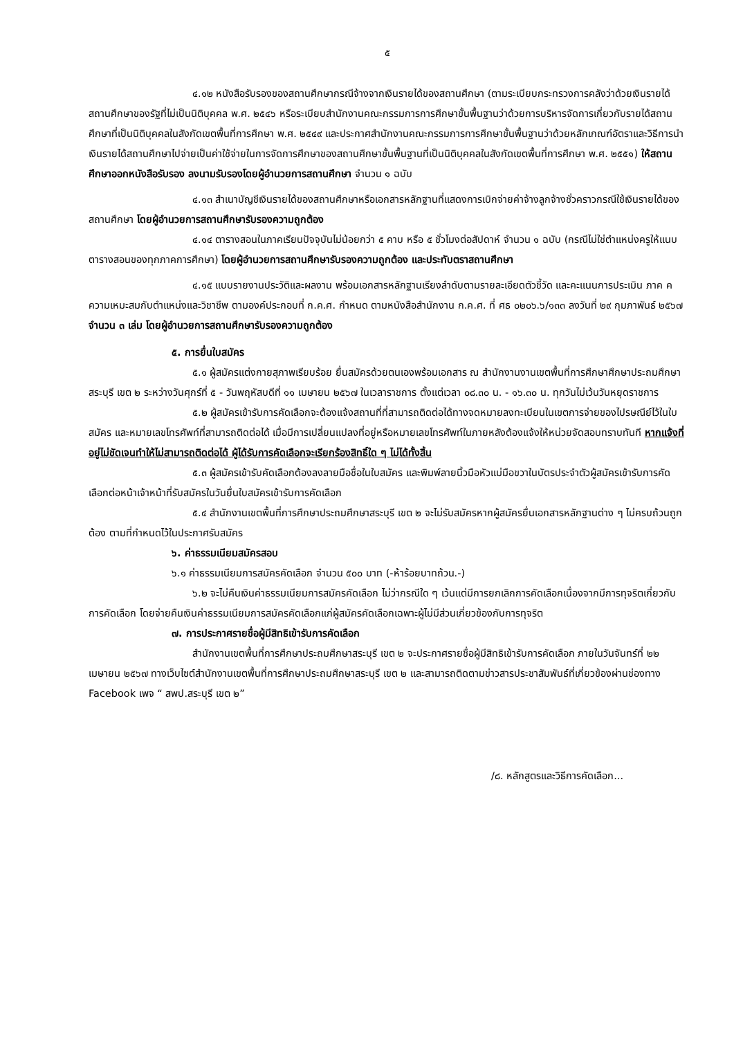๕
๔.๑๒ หนังสือรับรองของสถานศึกษากรณีจ้างจากเงินรายได้ของสถานศึกษา (ตามระเบียบกระทรวงการคลังว่าด้วยเงินรายได้สถานศึกษาของรัฐที่ไม่เป็นนิติบุคคล พ.ศ. ๒๕๔๖ หรือระเบียบสำนักงานคณะกรรมการการศึกษาขั้นพื้นฐานว่าด้วยการบริหารจัดการเกี่ยวกับรายได้สถานศึกษาที่เป็นนิติบุคคลในสังกัดเขตพื้นที่การศึกษา พ.ศ. ๒๕๔๙ และประกาศสำนักงานคณะกรรมการการศึกษาขั้นพื้นฐานว่าด้วยหลักเกณฑ์อัตราและวิธีการนำเงินรายได้สถานศึกษาไปจ่ายเป็นค่าใช้จ่ายในการจัดการศึกษาของสถานศึกษาขั้นพื้นฐานที่เป็นนิติบุคคลในสังกัดเขตพื้นที่การศึกษา พ.ศ. ๒๕๕๑) ให้สถานศึกษาออกหนังสือรับรอง ลงนามรับรองโดยผู้อำนวยการสถานศึกษา จำนวน ๑ ฉบับ
๔.๑๓ สำเนาบัญชีเงินรายได้ของสถานศึกษาหรือเอกสารหลักฐานที่แสดงการเบิกจ่ายค่าจ้างลูกจ้างชั่วคราวกรณีใช้เงินรายได้ของสถานศึกษา โดยผู้อำนวยการสถานศึกษารับรองความถูกต้อง
๔.๑๔ ตารางสอนในภาคเรียนปัจจุบันไม่น้อยกว่า ๕ คาบ หรือ ๕ ชั่วโมงต่อสัปดาห์ จำนวน ๑ ฉบับ (กรณีไม่ใช่ตำแหน่งครูให้แนบตารางสอนของทุกภาคการศึกษา) โดยผู้อำนวยการสถานศึกษารับรองความถูกต้อง และประทับตราสถานศึกษา
๔.๑๕ แบบรายงานประวัติและผลงาน พร้อมเอกสารหลักฐานเรียงลำดับตามรายละเอียดตัวชี้วัด และคะแนนการประเมิน ภาค ค ความเหมะสมกับตำแหน่งและวิชาชีพ ตามองค์ประกอบที่ ก.ค.ศ. กำหนด ตามหนังสือสำนักงาน ก.ค.ศ. ที่ ศธ ๐๒๐๖.๖/๑๓๓ ลงวันที่ ๒๙ กุมภาพันธ์ ๒๕๖๗ จำนวน ๓ เล่ม โดยผู้อำนวยการสถานศึกษารับรองความถูกต้อง
๕. การยื่นใบสมัคร
๕.๑ ผู้สมัครแต่งกายสุภาพเรียบร้อย ยื่นสมัครด้วยตนเองพร้อมเอกสาร ณ สำนักงานงานเขตพื้นที่การศึกษาศึกษาประถมศึกษาสระบุรี เขต ๒ ระหว่างวันศุกร์ที่ ๕ - วันพฤหัสบดีที่ ๑๑ เมษายน ๒๕๖๗ ในเวลาราชการ ตั้งแต่เวลา ๐๘.๓๐ น. - ๑๖.๓๐ น. ทุกวันไม่เว้นวันหยุดราชการ
๕.๒ ผู้สมัครเข้ารับการคัดเลือกจะต้องแจ้งสถานที่ที่สามารถติดต่อได้ทางจดหมายลงทะเบียนในเขตการจ่ายของไปรษณีย์ไว้ในใบสมัคร และหมายเลขโทรศัพท์ที่สามารถติดต่อได้ เมื่อมีการเปลี่ยนแปลงที่อยู่หรือหมายเลขโทรศัพท์ในภายหลังต้องแจ้งให้หน่วยจัดสอบทราบทันที หากแจ้งที่อยู่ไม่ชัดเจนทำให้ไม่สามารถติดต่อได้ ผู้ได้รับการคัดเลือกจะเรียกร้องสิทธิ์ใด ๆ ไม่ได้ทั้งสิ้น
๕.๓ ผู้สมัครเข้ารับคัดเลือกต้องลงลายมือชื่อในใบสมัคร และพิมพ์ลายนิ้วมือหัวแม่มือขวาในบัตรประจำตัวผู้สมัครเข้ารับการคัดเลือกต่อหน้าเจ้าหน้าที่รับสมัครในวันยื่นใบสมัครเข้ารับการคัดเลือก
๕.๔ สำนักงานเขตพื้นที่การศึกษาประถมศึกษาสระบุรี เขต ๒ จะไม่รับสมัครหากผู้สมัครยื่นเอกสารหลักฐานต่าง ๆ ไม่ครบถ้วนถูกต้อง ตามที่กำหนดไว้ในประกาศรับสมัคร
๖. ค่าธรรมเนียมสมัครสอบ
๖.๑ ค่าธรรมเนียมการสมัครคัดเลือก จำนวน ๕๐๐ บาท (-ห้าร้อยบาทถ้วน.-)
๖.๒ จะไม่คืนเงินค่าธรรมเนียมการสมัครคัดเลือก ไม่ว่ากรณีใด ๆ เว้นแต่มีการยกเลิกการคัดเลือกเนื่องจากมีการทุจริตเกี่ยวกับการคัดเลือก โดยจ่ายคืนเงินค่าธรรมเนียมการสมัครคัดเลือกแก่ผู้สมัครคัดเลือกเฉพาะผู้ไม่มีส่วนเกี่ยวข้องกับการทุจริต
๗. การประกาศรายชื่อผู้มีสิทธิเข้ารับการคัดเลือก
สำนักงานเขตพื้นที่การศึกษาประถมศึกษาสระบุรี เขต ๒ จะประกาศรายชื่อผู้มีสิทธิเข้ารับการคัดเลือก ภายในวันจันทร์ที่ ๒๒ เมษายน ๒๕๖๗ ทางเว็บไซต์สำนักงานเขตพื้นที่การศึกษาประถมศึกษาสระบุรี เขต ๒ และสามารถติดตามข่าวสารประชาสัมพันธ์ที่เกี่ยวข้องผ่านช่องทาง Facebook เพจ “ สพป.สระบุรี เขต ๒”
/๘. หลักสูตรและวิธีการคัดเลือก...